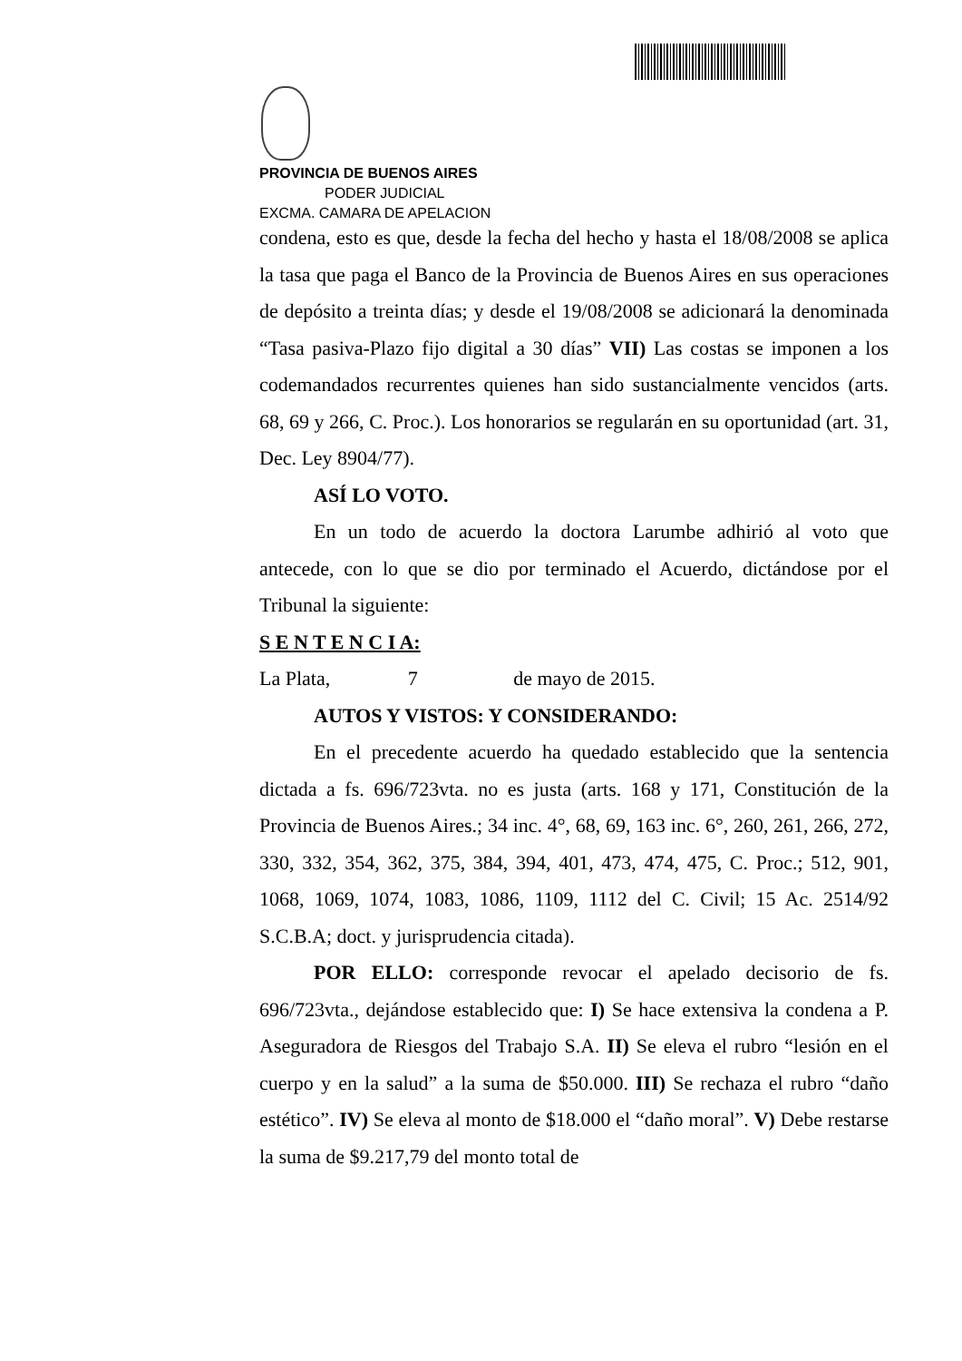PROVINCIA DE BUENOS AIRES
PODER JUDICIAL
EXCMA. CAMARA DE APELACION
condena, esto es que, desde la fecha del hecho y hasta el 18/08/2008 se aplica la tasa que paga el Banco de la Provincia de Buenos Aires en sus operaciones de depósito a treinta días; y desde el 19/08/2008 se adicionará la denominada “Tasa pasiva-Plazo fijo digital a 30 días” VII) Las costas se imponen a los codemandados recurrentes quienes han sido sustancialmente vencidos (arts. 68, 69 y 266, C. Proc.). Los honorarios se regularán en su oportunidad (art. 31, Dec. Ley 8904/77).
ASÍ LO VOTO.
En un todo de acuerdo la doctora Larumbe adhirió al voto que antecede, con lo que se dio por terminado el Acuerdo, dictándose por el Tribunal la siguiente:
S E N T E N C I A:
La Plata, 7 de mayo de 2015.
AUTOS Y VISTOS: Y CONSIDERANDO:
En el precedente acuerdo ha quedado establecido que la sentencia dictada a fs. 696/723vta. no es justa (arts. 168 y 171, Constitución de la Provincia de Buenos Aires.; 34 inc. 4°, 68, 69, 163 inc. 6°, 260, 261, 266, 272, 330, 332, 354, 362, 375, 384, 394, 401, 473, 474, 475, C. Proc.; 512, 901, 1068, 1069, 1074, 1083, 1086, 1109, 1112 del C. Civil; 15 Ac. 2514/92 S.C.B.A; doct. y jurisprudencia citada).
POR ELLO: corresponde revocar el apelado decisorio de fs. 696/723vta., dejándose establecido que: I) Se hace extensiva la condena a P. Aseguradora de Riesgos del Trabajo S.A. II) Se eleva el rubro “lesión en el cuerpo y en la salud” a la suma de $50.000. III) Se rechaza el rubro “daño estético”. IV) Se eleva al monto de $18.000 el “daño moral”. V) Debe restarse la suma de $9.217,79 del monto total de